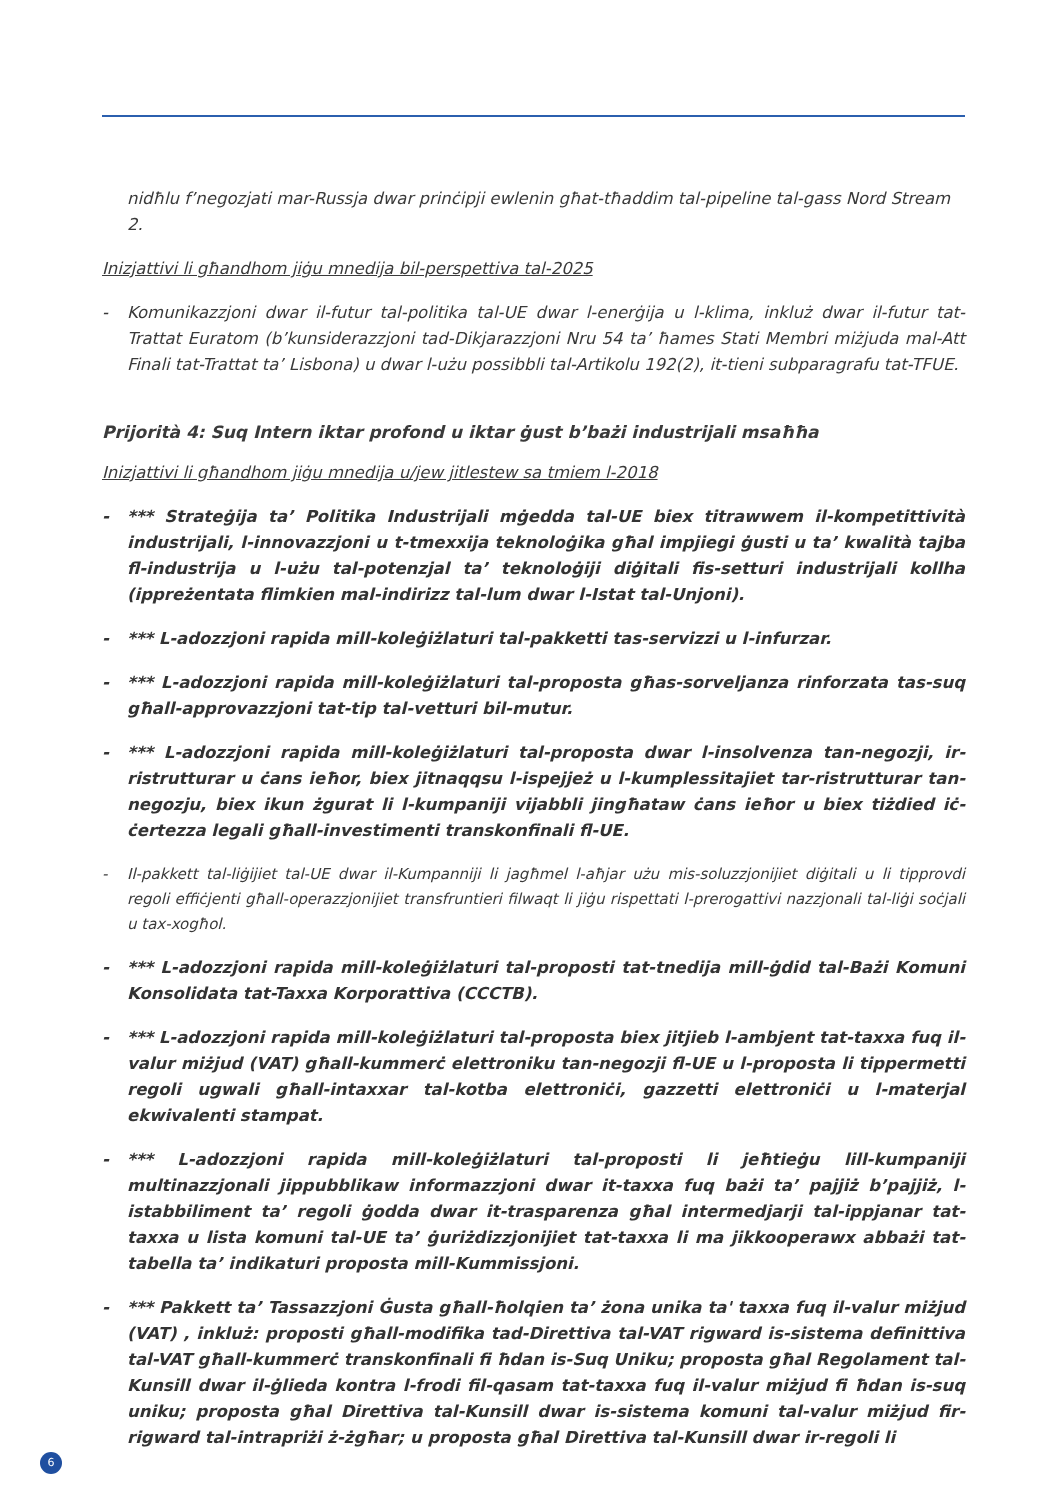nidħlu f’negozjati mar-Russja dwar prinċipji ewlenin għat-tħaddim tal-pipeline tal-gass Nord Stream 2.
Inizjattivi li għandhom jiġu mnedija bil-perspettiva tal-2025
- Komunikazzjoni dwar il-futur tal-politika tal-UE dwar l-enerġija u l-klima, inkluż dwar il-futur tat-Trattat Euratom (b’kunsiderazzjoni tad-Dikjarazzjoni Nru 54 ta’ ħames Stati Membri miżjuda mal-Att Finali tat-Trattat ta’ Lisbona) u dwar l-użu possibbli tal-Artikolu 192(2), it-tieni subparagrafu tat-TFUE.
Prijorità 4: Suq Intern iktar profond u iktar ġust b’bażi industrijali msaħħa
Inizjattivi li għandhom jiġu mnedija u/jew jitlestew sa tmiem l-2018
- *** Strateġija ta’ Politika Industrijali mġedda tal-UE biex titrawwem il-kompetittività industrijali, l-innovazzjoni u t-tmexxija teknoloġika għal impjiegi ġusti u ta’ kwalità tajba fl-industrija u l-użu tal-potenzjal ta’ teknoloġiji diġitali fis-setturi industrijali kollha (ippreżentata flimkien mal-indirizz tal-lum dwar l-Istat tal-Unjoni).
- *** L-adozzjoni rapida mill-koleġiżlaturi tal-pakketti tas-servizzi u l-infurzar.
- *** L-adozzjoni rapida mill-koleġiżlaturi tal-proposta għas-sorveljanza rinforzata tas-suq għall-approvazzjoni tat-tip tal-vetturi bil-mutur.
- *** L-adozzjoni rapida mill-koleġiżlaturi tal-proposta dwar l-insolvenza tan-negozji, ir-ristrutturar u ċans ieħor, biex jitnaqqsu l-ispejjeż u l-kumplessitajiet tar-ristrutturar tan-negozju, biex ikun żgurat li l-kumpaniji vijabbli jingħataw ċans ieħor u biex tiżdied iċ-ċertezza legali għall-investimenti transkonfinali fl-UE.
- Il-pakkett tal-liġijiet tal-UE dwar il-Kumpanniji li jagħmel l-aħjar użu mis-soluzzjonijiet diġitali u li tipprovdi regoli effiċjenti għall-operazzjonijiet transfruntieri filwaqt li jiġu rispettati l-prerogattivi nazzjonali tal-liġi soċjali u tax-xogħol.
- *** L-adozzjoni rapida mill-koleġiżlaturi tal-proposti tat-tnedija mill-ġdid tal-Bażi Komuni Konsolidata tat-Taxxa Korporattiva (CCCTB).
- *** L-adozzjoni rapida mill-koleġiżlaturi tal-proposta biex jitjieb l-ambjent tat-taxxa fuq il-valur miżjud (VAT) għall-kummerċ elettroniku tan-negozji fl-UE u l-proposta li tippermetti regoli ugwali għall-intaxxar tal-kotba elettroniċi, gazzetti elettroniċi u l-materjal ekwivalenti stampat.
- *** L-adozzjoni rapida mill-koleġiżlaturi tal-proposti li jeħtieġu lill-kumpaniji multinazzjonali jippubblikaw informazzjoni dwar it-taxxa fuq bażi ta’ pajjiż b’pajjiż, l-istabbiliment ta’ regoli ġodda dwar it-trasparenza għal intermedjarji tal-ippjanar tat-taxxa u lista komuni tal-UE ta’ ġuriżdizzjonijiet tat-taxxa li ma jikkooperawx abbażi tat-tabella ta’ indikaturi proposta mill-Kummissjoni.
- *** Pakkett ta’ Tassazzjoni Ġusta għall-ħolqien ta’ żona unika ta' taxxa fuq il-valur miżjud (VAT) , inkluż: proposti għall-modifika tad-Direttiva tal-VAT rigward is-sistema definittiva tal-VAT għall-kummerċ transkonfinali fi ħdan is-Suq Uniku; proposta għal Regolament tal-Kunsill dwar il-ġlieda kontra l-frodi fil-qasam tat-taxxa fuq il-valur miżjud fi ħdan is-suq uniku; proposta għal Direttiva tal-Kunsill dwar is-sistema komuni tal-valur miżjud fir-rigward tal-intrapriżi ż-żgħar; u proposta għal Direttiva tal-Kunsill dwar ir-regoli li
6